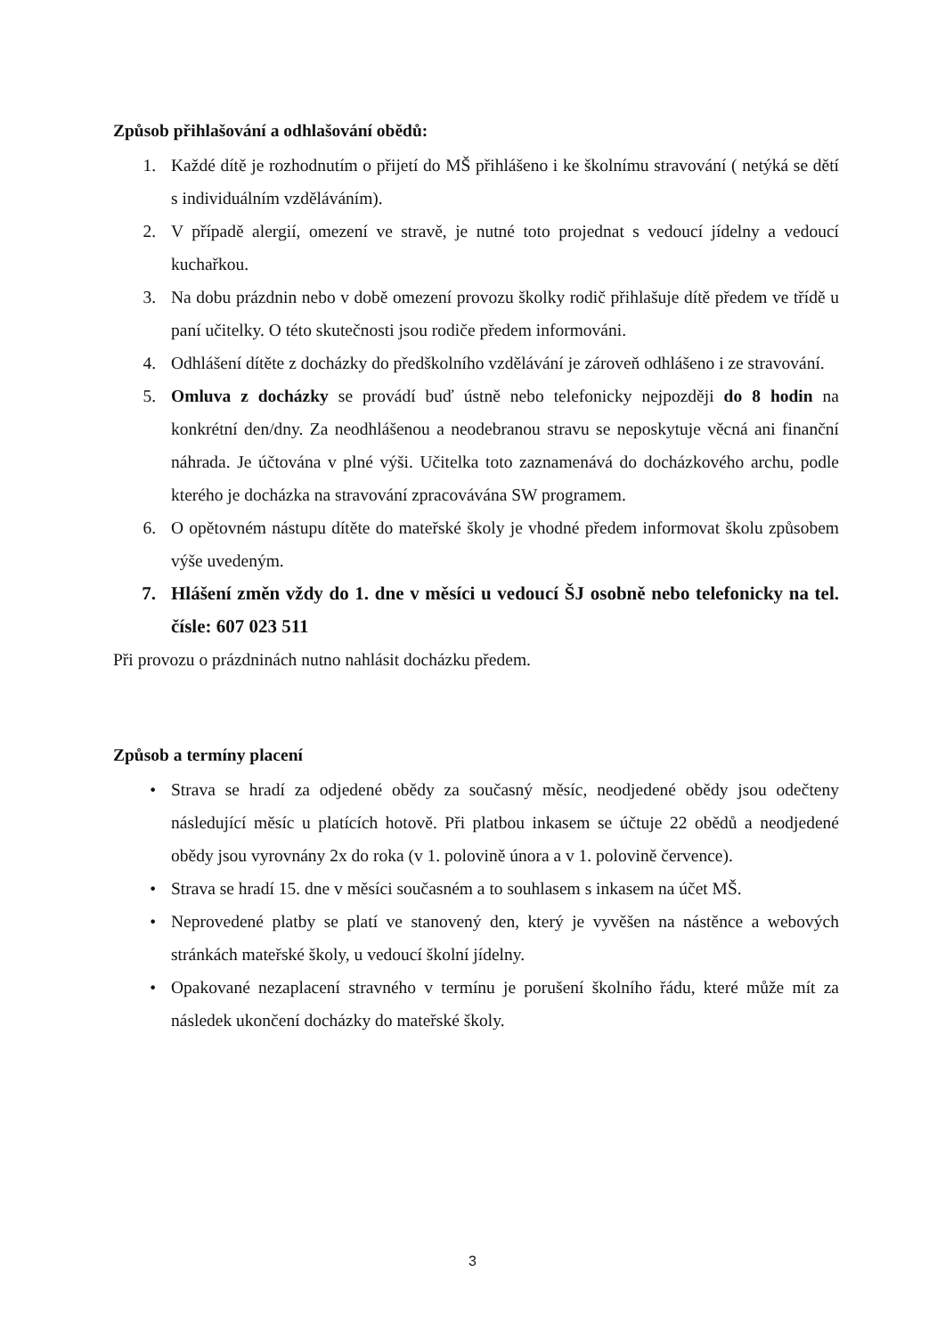Způsob přihlašování a odhlašování obědů:
1. Každé dítě je rozhodnutím o přijetí do MŠ přihlášeno i ke školnímu stravování ( netýká se dětí s individuálním vzděláváním).
2. V případě alergií, omezení ve stravě, je nutné toto projednat s vedoucí jídelny a vedoucí kuchařkou.
3. Na dobu prázdnin nebo v době omezení provozu školky rodič přihlašuje dítě předem ve třídě u paní učitelky. O této skutečnosti jsou rodiče předem informováni.
4. Odhlášení dítěte z docházky do předškolního vzdělávání je zároveň odhlášeno i ze stravování.
5. Omluva z docházky se provádí buď ústně nebo telefonicky nejpozději do 8 hodin na konkrétní den/dny. Za neodhlášenou a neodebranou stravu se neposkytuje věcná ani finanční náhrada. Je účtována v plné výši. Učitelka toto zaznamenává do docházkového archu, podle kterého je docházka na stravování zpracovávána SW programem.
6. O opětovném nástupu dítěte do mateřské školy je vhodné předem informovat školu způsobem výše uvedeným.
7. Hlášení změn vždy do 1. dne v měsíci u vedoucí ŠJ osobně nebo telefonicky na tel. čísle: 607 023 511
Při provozu o prázdninách nutno nahlásit docházku předem.
Způsob a termíny placení
• Strava se hradí za odjedené obědy za současný měsíc, neodjedené obědy jsou odečteny následující měsíc u platících hotově. Při platbou inkasem se účtuje 22 obědů a neodjedené obědy jsou vyrovnány 2x do roka (v 1. polovině února a v 1. polovině července).
• Strava se hradí 15. dne v měsíci současném a to souhlasem s inkasem na účet MŠ.
• Neprovedené platby se platí ve stanovený den, který je vyvěšen na nástěnce a webových stránkách mateřské školy, u vedoucí školní jídelny.
• Opakované nezaplacení stravného v termínu je porušení školního řádu, které může mít za následek ukončení docházky do mateřské školy.
3